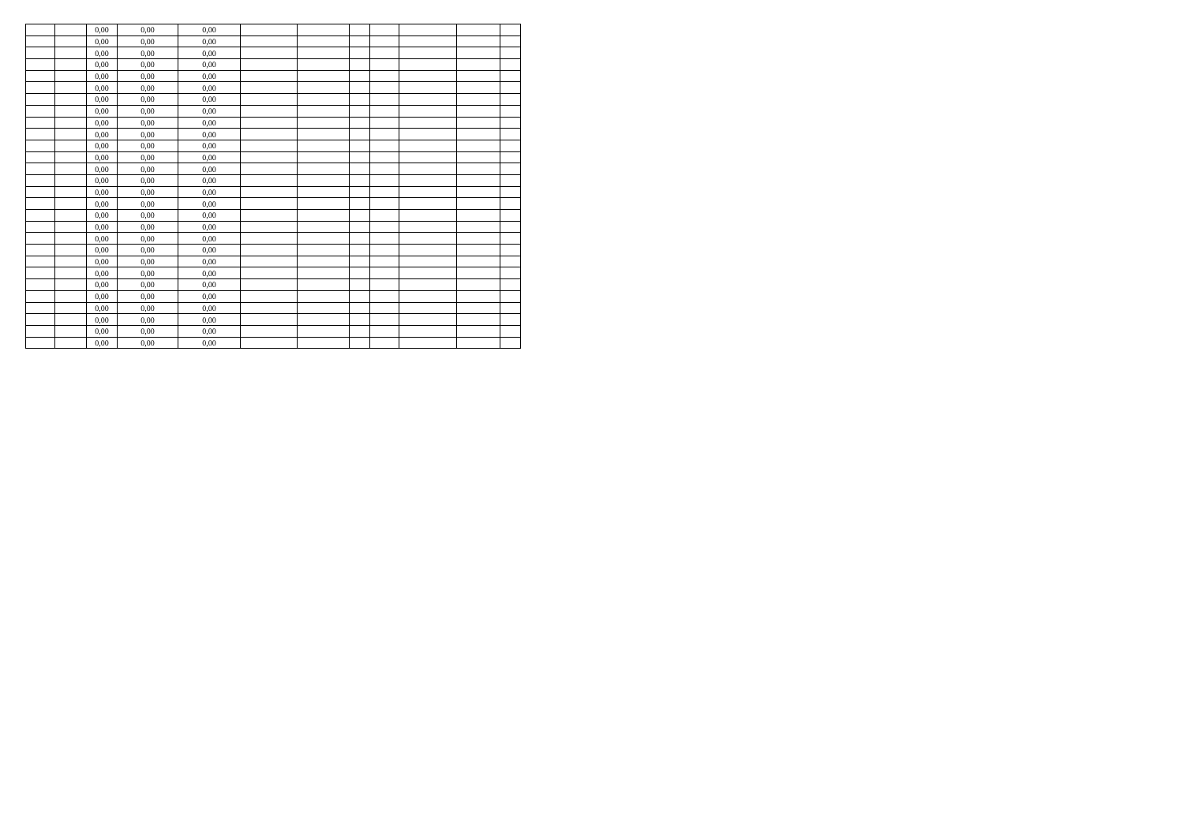| | | 0,00 | 0,00 | 0,00 | | | | | | | |
| | | 0,00 | 0,00 | 0,00 | | | | | | | |
| | | 0,00 | 0,00 | 0,00 | | | | | | | |
| | | 0,00 | 0,00 | 0,00 | | | | | | | |
| | | 0,00 | 0,00 | 0,00 | | | | | | | |
| | | 0,00 | 0,00 | 0,00 | | | | | | | |
| | | 0,00 | 0,00 | 0,00 | | | | | | | |
| | | 0,00 | 0,00 | 0,00 | | | | | | | |
| | | 0,00 | 0,00 | 0,00 | | | | | | | |
| | | 0,00 | 0,00 | 0,00 | | | | | | | |
| | | 0,00 | 0,00 | 0,00 | | | | | | | |
| | | 0,00 | 0,00 | 0,00 | | | | | | | |
| | | 0,00 | 0,00 | 0,00 | | | | | | | |
| | | 0,00 | 0,00 | 0,00 | | | | | | | |
| | | 0,00 | 0,00 | 0,00 | | | | | | | |
| | | 0,00 | 0,00 | 0,00 | | | | | | | |
| | | 0,00 | 0,00 | 0,00 | | | | | | | |
| | | 0,00 | 0,00 | 0,00 | | | | | | | |
| | | 0,00 | 0,00 | 0,00 | | | | | | | |
| | | 0,00 | 0,00 | 0,00 | | | | | | | |
| | | 0,00 | 0,00 | 0,00 | | | | | | | |
| | | 0,00 | 0,00 | 0,00 | | | | | | | |
| | | 0,00 | 0,00 | 0,00 | | | | | | | |
| | | 0,00 | 0,00 | 0,00 | | | | | | | |
| | | 0,00 | 0,00 | 0,00 | | | | | | | |
| | | 0,00 | 0,00 | 0,00 | | | | | | | |
| | | 0,00 | 0,00 | 0,00 | | | | | | | |
| | | 0,00 | 0,00 | 0,00 | | | | | | | |